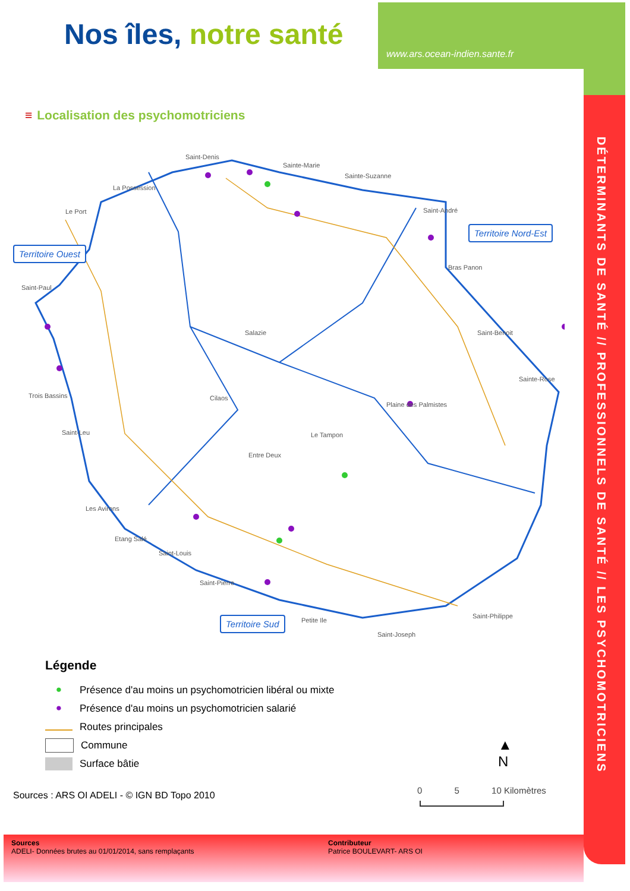Nos îles, notre santé
www.ars.ocean-indien.sante.fr
DÉTERMINANTS DE SANTÉ // PROFESSIONNELS DE SANTÉ // LES PSYCHOMOTRICIENS
≡ Localisation des psychomotriciens
Saint-Denis
Sainte-Marie
Sainte-Suzanne
La Possession
Le Port Saint-André
Bras Panon
Saint-Paul
Salazie Saint-Benoit
Sainte-Rose
Trois Bassins Cilaos
Plaine des Palmistes
Saint-Leu Le Tampon
Entre Deux
Les Avirons
Etang Salé
Saint-Louis
Saint-Pierre
Petite Ile
Saint-Philippe
Saint-Joseph
Territoire Ouest
Territoire Nord-Est
Territoire Sud
Légende
● Présence d'au moins un psychomotricien libéral ou mixte
● Présence d'au moins un psychomotricien salarié
Routes principales
Commune
Surface bâtie
▲
N
0 5 10 Kilomètres
Sources : ARS OI ADELI - © IGN BD Topo 2010
Sources
ADELI- Données brutes au 01/01/2014, sans remplaçants
Contributeur
Patrice BOULEVART- ARS OI